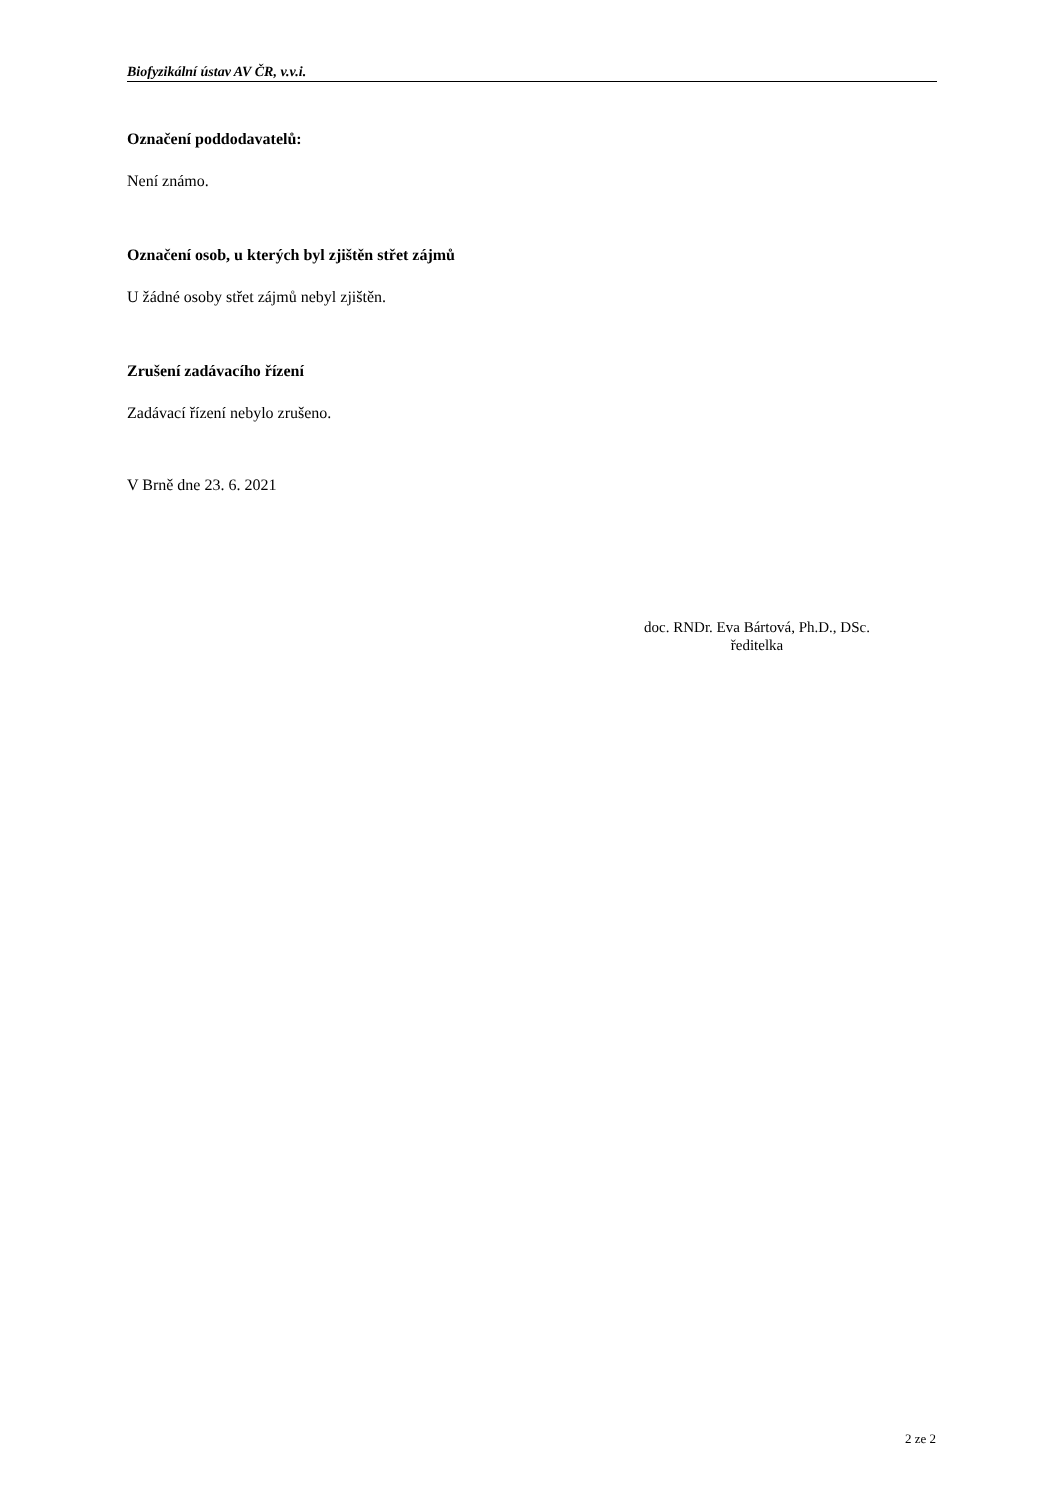Biofyzikální ústav AV ČR, v.v.i.
Označení poddodavatelů:
Není známo.
Označení osob, u kterých byl zjištěn střet zájmů
U žádné osoby střet zájmů nebyl zjištěn.
Zrušení zadávacího řízení
Zadávací řízení nebylo zrušeno.
V Brně dne 23. 6. 2021
doc. RNDr. Eva Bártová, Ph.D., DSc.
ředitelka
2 ze 2